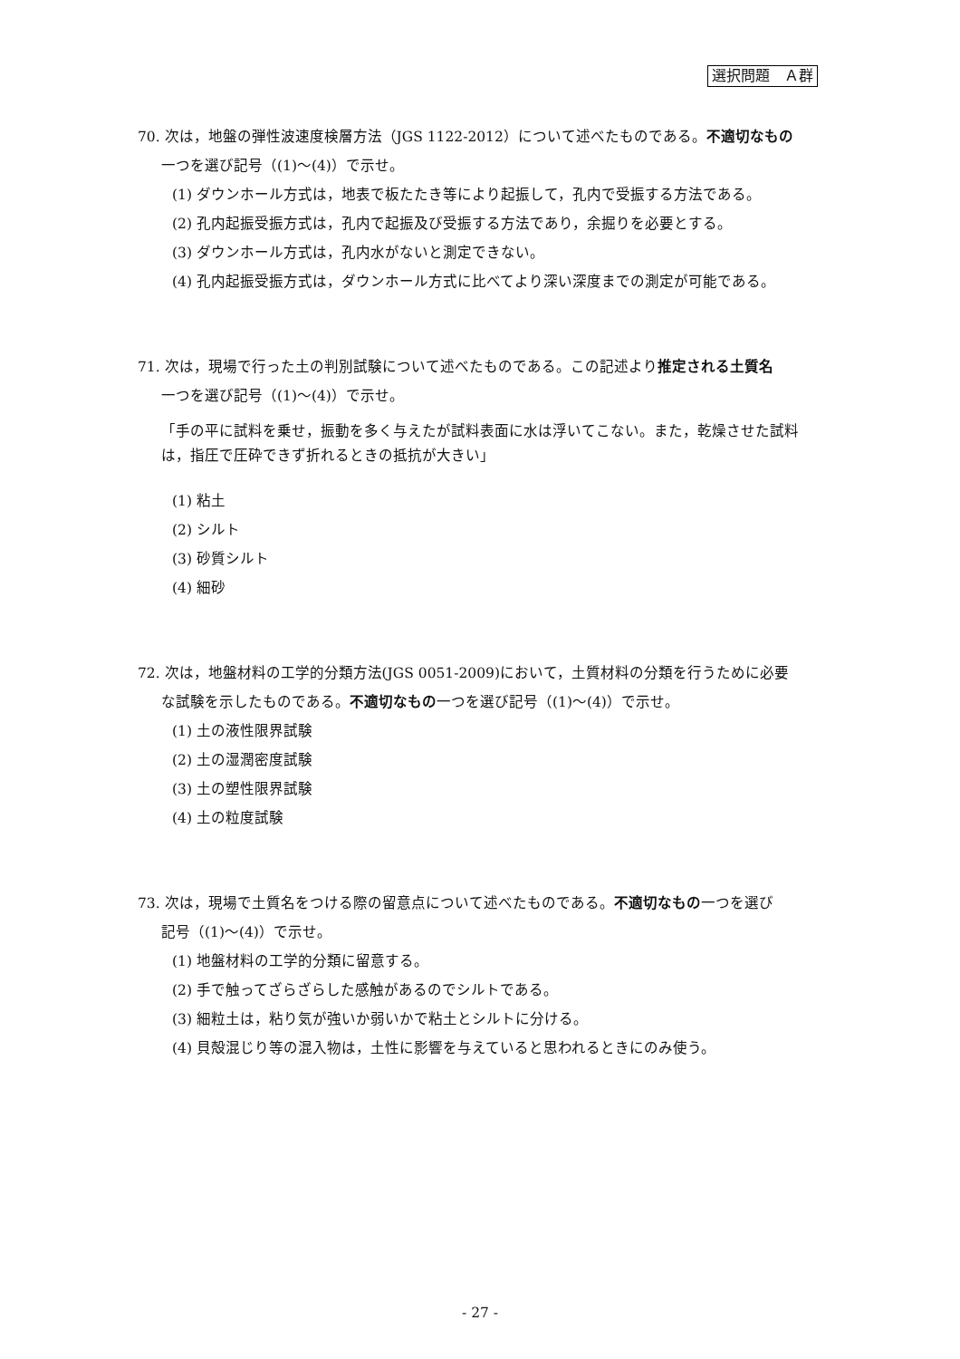選択問題　Ａ群
70. 次は，地盤の弾性波速度検層方法（JGS 1122-2012）について述べたものである。不適切なもの
一つを選び記号（(1)～(4)）で示せ。
(1) ダウンホール方式は，地表で板たたき等により起振して，孔内で受振する方法である。
(2) 孔内起振受振方式は，孔内で起振及び受振する方法であり，余掘りを必要とする。
(3) ダウンホール方式は，孔内水がないと測定できない。
(4) 孔内起振受振方式は，ダウンホール方式に比べてより深い深度までの測定が可能である。
71. 次は，現場で行った土の判別試験について述べたものである。この記述より推定される土質名
一つを選び記号（(1)～(4)）で示せ。
「手の平に試料を乗せ，振動を多く与えたが試料表面に水は浮いてこない。また，乾燥させた試料は，指圧で圧砕できず折れるときの抵抗が大きい」
(1) 粘土
(2) シルト
(3) 砂質シルト
(4) 細砂
72. 次は，地盤材料の工学的分類方法(JGS 0051-2009)において，土質材料の分類を行うために必要
な試験を示したものである。不適切なもの一つを選び記号（(1)～(4)）で示せ。
(1) 土の液性限界試験
(2) 土の湿潤密度試験
(3) 土の塑性限界試験
(4) 土の粒度試験
73. 次は，現場で土質名をつける際の留意点について述べたものである。不適切なもの一つを選び
記号（(1)～(4)）で示せ。
(1) 地盤材料の工学的分類に留意する。
(2) 手で触ってざらざらした感触があるのでシルトである。
(3) 細粒土は，粘り気が強いか弱いかで粘土とシルトに分ける。
(4) 貝殻混じり等の混入物は，土性に影響を与えていると思われるときにのみ使う。
- 27 -